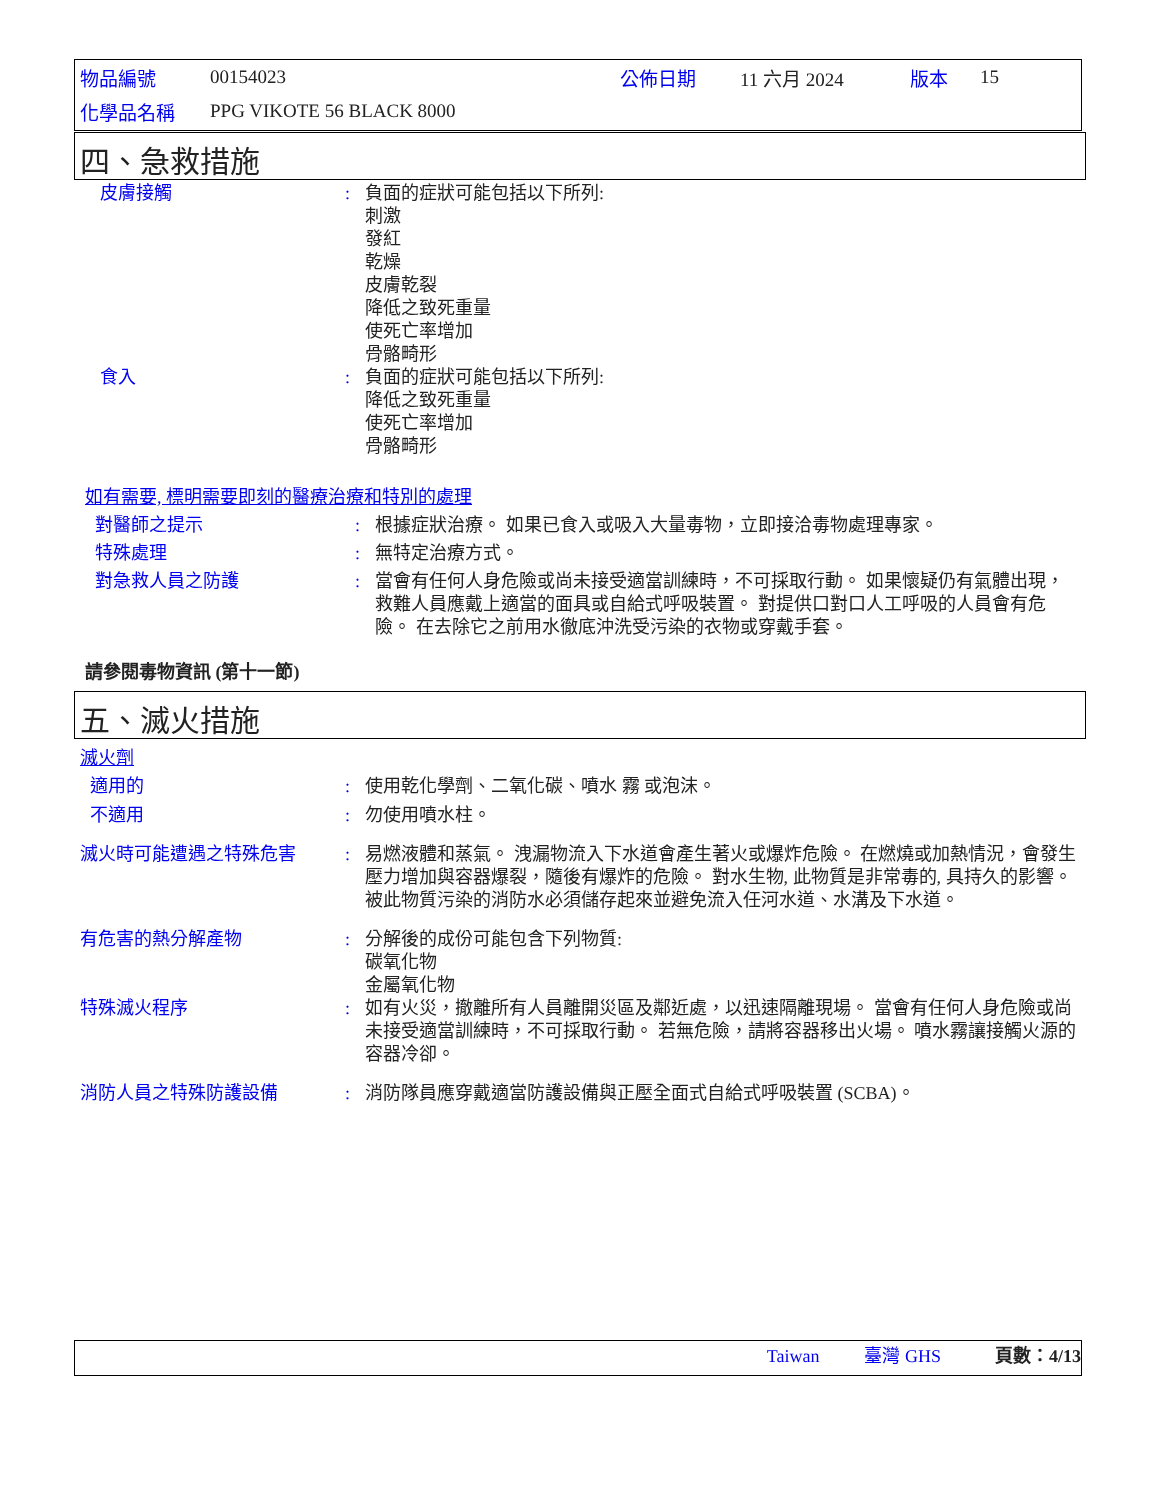| 物品編號 | 00154023 | 公佈日期 | 11 六月 2024 | 版本 | 15 |
| 化學品名稱 | PPG VIKOTE 56 BLACK 8000 | | | | |
四、急救措施
皮膚接觸 : 負面的症狀可能包括以下所列:
刺激
發紅
乾燥
皮膚乾裂
降低之致死重量
使死亡率增加
骨骼畸形
食入 : 負面的症狀可能包括以下所列:
降低之致死重量
使死亡率增加
骨骼畸形
如有需要, 標明需要即刻的醫療治療和特別的處理
對醫師之提示 : 根據症狀治療。 如果已食入或吸入大量毒物，立即接洽毒物處理專家。
特殊處理 : 無特定治療方式。
對急救人員之防護 : 當會有任何人身危險或尚未接受適當訓練時，不可採取行動。 如果懷疑仍有氣體出現，救難人員應戴上適當的面具或自給式呼吸裝置。 對提供口對口人工呼吸的人員會有危險。 在去除它之前用水徹底沖洗受污染的衣物或穿戴手套。
請參閱毒物資訊 (第十一節)
五、滅火措施
滅火劑
適用的 : 使用乾化學劑、二氧化碳、噴水 霧 或泡沫。
不適用 : 勿使用噴水柱。
滅火時可能遭遇之特殊危害 : 易燃液體和蒸氣。 洩漏物流入下水道會產生著火或爆炸危險。 在燃燒或加熱情況，會發生壓力增加與容器爆裂，隨後有爆炸的危險。 對水生物, 此物質是非常毒的, 具持久的影響。 被此物質污染的消防水必須儲存起來並避免流入任河水道、水溝及下水道。
有危害的熱分解產物 : 分解後的成份可能包含下列物質:
碳氧化物
金屬氧化物
特殊滅火程序 : 如有火災，撤離所有人員離開災區及鄰近處，以迅速隔離現場。 當會有任何人身危險或尚未接受適當訓練時，不可採取行動。 若無危險，請將容器移出火場。 噴水霧讓接觸火源的容器冷卻。
消防人員之特殊防護設備 : 消防隊員應穿戴適當防護設備與正壓全面式自給式呼吸裝置 (SCBA)。
Taiwan 臺灣 GHS 頁數：4/13